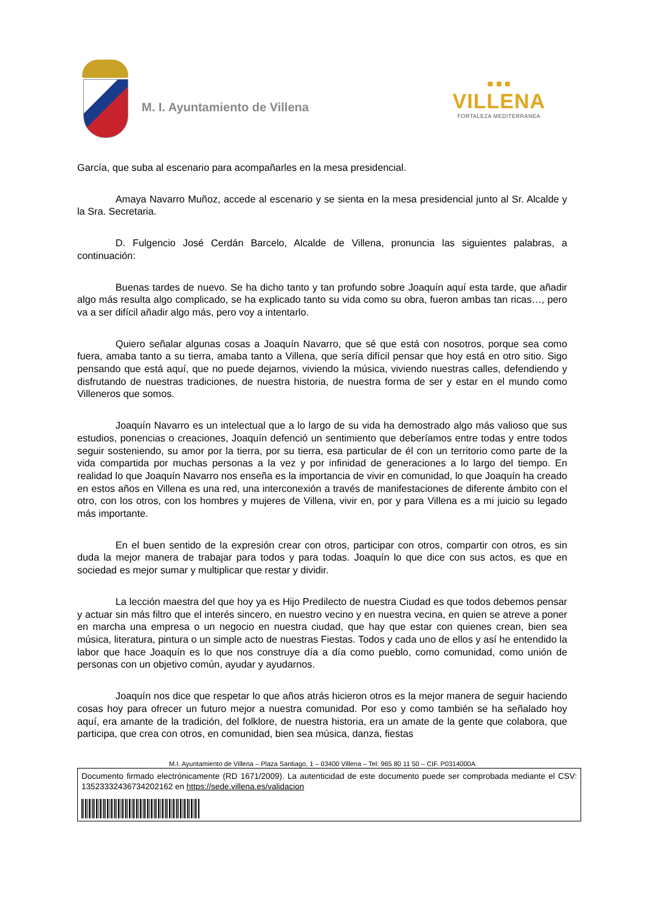M. I. Ayuntamiento de Villena
■ ■ ■
VILLENA
FORTALEZA MEDITERRÁNEA
García, que suba al escenario para acompañarles en la mesa presidencial.
Amaya Navarro Muñoz, accede al escenario y se sienta en la mesa presidencial junto al Sr. Alcalde y la Sra. Secretaria.
D. Fulgencio José Cerdán Barcelo, Alcalde de Villena, pronuncia las siguientes palabras, a continuación:
Buenas tardes de nuevo. Se ha dicho tanto y tan profundo sobre Joaquín aquí esta tarde, que añadir algo más resulta algo complicado, se ha explicado tanto su vida como su obra, fueron ambas tan ricas…, pero va a ser difícil añadir algo más, pero voy a intentarlo.
Quiero señalar algunas cosas a Joaquín Navarro, que sé que está con nosotros, porque sea como fuera, amaba tanto a su tierra, amaba tanto a Villena, que sería difícil pensar que hoy está en otro sitio. Sigo pensando que está aquí, que no puede dejarnos, viviendo la música, viviendo nuestras calles, defendiendo y disfrutando de nuestras tradiciones, de nuestra historia, de nuestra forma de ser y estar en el mundo como Villeneros que somos.
Joaquín Navarro es un intelectual que a lo largo de su vida ha demostrado algo más valioso que sus estudios, ponencias o creaciones, Joaquín defenció un sentimiento que deberíamos entre todas y entre todos seguir sosteniendo, su amor por la tierra, por su tierra, esa particular de él con un territorio como parte de la vida compartida por muchas personas a la vez y por infinidad de generaciones a lo largo del tiempo. En realidad lo que Joaquín Navarro nos enseña es la importancia de vivir en comunidad, lo que Joaquín ha creado en estos años en Villena es una red, una interconexión a través de manifestaciones de diferente ámbito con el otro, con los otros, con los hombres y mujeres de Villena, vivir en, por y para Villena es a mi juicio su legado más importante.
En el buen sentido de la expresión crear con otros, participar con otros, compartir con otros, es sin duda la mejor manera de trabajar para todos y para todas. Joaquín lo que dice con sus actos, es que en sociedad es mejor sumar y multiplicar que restar y dividir.
La lección maestra del que hoy ya es Hijo Predilecto de nuestra Ciudad es que todos debemos pensar y actuar sin más filtro que el interés sincero, en nuestro vecino y en nuestra vecina, en quien se atreve a poner en marcha una empresa o un negocio en nuestra ciudad, que hay que estar con quienes crean, bien sea música, literatura, pintura o un simple acto de nuestras Fiestas. Todos y cada uno de ellos y así he entendido la labor que hace Joaquín es lo que nos construye día a día como pueblo, como comunidad, como unión de personas con un objetivo común, ayudar y ayudarnos.
Joaquín nos dice que respetar lo que años atrás hicieron otros es la mejor manera de seguir haciendo cosas hoy para ofrecer un futuro mejor a nuestra comunidad. Por eso y como también se ha señalado hoy aquí, era amante de la tradición, del folklore, de nuestra historia, era un amate de la gente que colabora, que participa, que crea con otros, en comunidad, bien sea música, danza, fiestas
M.I. Ayuntamiento de Villena – Plaza Santiago, 1 – 03400 Villena – Tel: 965 80 11 50 – CIF. P0314000A
Documento firmado electrónicamente (RD 1671/2009). La autenticidad de este documento puede ser comprobada mediante el CSV: 13523332436734202162 en https://sede.villena.es/validacion